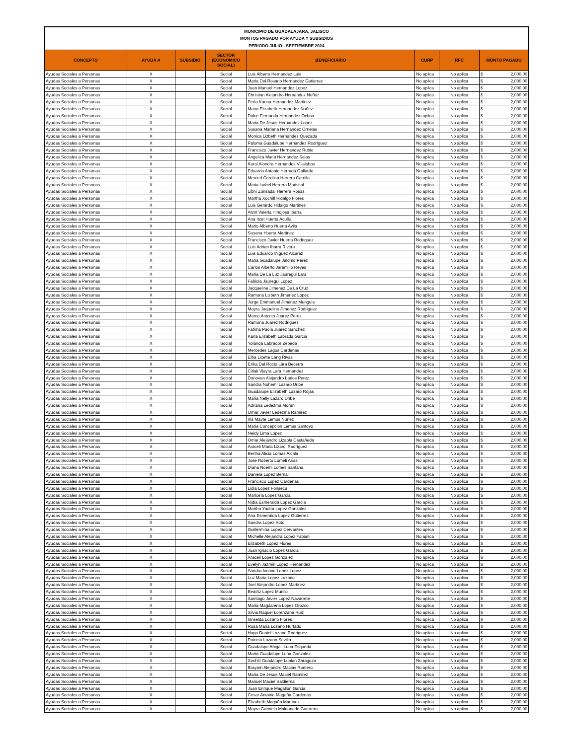MUNICIPIO DE GUADALAJARA, JALISCO
MONTOS PAGADO POR AYUDA Y SUBSIDIOS
PERIODO JULIO - SEPTIEMBRE 2024
| CONCEPTO | AYUDA A | SUBSIDIO | SECTOR (ECONOMICO SOCIAL) | BENEFICIARIO | CURP | RFC | MONTO PAGADO |
| --- | --- | --- | --- | --- | --- | --- | --- |
| Ayudas Sociales a Personas | X | | Social | Luis Alberto Hernandez Luis | No aplica | No aplica | $ 2,000.00 |
| Ayudas Sociales a Personas | X | | Social | Maria Del Rosario Hernandez Gutierrez | No aplica | No aplica | $ 2,000.00 |
| Ayudas Sociales a Personas | X | | Social | Juan Manuel Hernandez Lopez | No aplica | No aplica | $ 2,000.00 |
| Ayudas Sociales a Personas | X | | Social | Christian Alejandro Hernandez Nuñez | No aplica | No aplica | $ 2,000.00 |
| Ayudas Sociales a Personas | X | | Social | Perla Karina Hernandez Martinez | No aplica | No aplica | $ 2,000.00 |
| Ayudas Sociales a Personas | X | | Social | Maira Elizabeth Hernandez Nuñez | No aplica | No aplica | $ 2,000.00 |
| Ayudas Sociales a Personas | X | | Social | Dulce Fernanda Hernandez Ochoa | No aplica | No aplica | $ 2,000.00 |
| Ayudas Sociales a Personas | X | | Social | Maria De Jesus Hernandez Lopez | No aplica | No aplica | $ 2,000.00 |
| Ayudas Sociales a Personas | X | | Social | Susana Mariana Hernandez Ornelas | No aplica | No aplica | $ 2,000.00 |
| Ayudas Sociales a Personas | X | | Social | Monica Lizbeth Hernandez Quezada | No aplica | No aplica | $ 2,000.00 |
| Ayudas Sociales a Personas | X | | Social | Paloma Guadalupe Hernandez Rodriguez | No aplica | No aplica | $ 2,000.00 |
| Ayudas Sociales a Personas | X | | Social | Francisco Javier Hernandez Rubio | No aplica | No aplica | $ 2,000.00 |
| Ayudas Sociales a Personas | X | | Social | Angelica Maria Hernandez Salas | No aplica | No aplica | $ 2,000.00 |
| Ayudas Sociales a Personas | X | | Social | Karol Alondra Hernandez Villalobos | No aplica | No aplica | $ 2,000.00 |
| Ayudas Sociales a Personas | X | | Social | Eduardo Antonio Herrada Gallardo | No aplica | No aplica | $ 2,000.00 |
| Ayudas Sociales a Personas | X | | Social | Merced Carolina Herrera Carrillo | No aplica | No aplica | $ 2,000.00 |
| Ayudas Sociales a Personas | X | | Social | Maria Isabel Herrera Mariscal | No aplica | No aplica | $ 2,000.00 |
| Ayudas Sociales a Personas | X | | Social | Libni Zurisadai Herrera Rosas | No aplica | No aplica | $ 2,000.00 |
| Ayudas Sociales a Personas | X | | Social | Martha Xochitl Hidalgo Flores | No aplica | No aplica | $ 2,000.00 |
| Ayudas Sociales a Personas | X | | Social | Luis Gerardo Hidalgo Martinez | No aplica | No aplica | $ 2,000.00 |
| Ayudas Sociales a Personas | X | | Social | Atziri Valeria Hinojosa Ibarra | No aplica | No aplica | $ 2,000.00 |
| Ayudas Sociales a Personas | X | | Social | Ana Itzel Huerta Acuña | No aplica | No aplica | $ 2,000.00 |
| Ayudas Sociales a Personas | X | | Social | Mario Alberto Huerta Avila | No aplica | No aplica | $ 2,000.00 |
| Ayudas Sociales a Personas | X | | Social | Susana Huerta Martinez | No aplica | No aplica | $ 2,000.00 |
| Ayudas Sociales a Personas | X | | Social | Francisco Javier Huerta Rodriguez | No aplica | No aplica | $ 2,000.00 |
| Ayudas Sociales a Personas | X | | Social | Luis Adrian Ibarra Rivera | No aplica | No aplica | $ 2,000.00 |
| Ayudas Sociales a Personas | X | | Social | Luis Eduardo Iñiguez Alcaraz | No aplica | No aplica | $ 2,000.00 |
| Ayudas Sociales a Personas | X | | Social | Maria Guadalupe Jalomo Perez | No aplica | No aplica | $ 2,000.00 |
| Ayudas Sociales a Personas | X | | Social | Carlos Alberto Jaramillo Reyes | No aplica | No aplica | $ 2,000.00 |
| Ayudas Sociales a Personas | X | | Social | Maria De La Luz Jauregui Lara | No aplica | No aplica | $ 2,000.00 |
| Ayudas Sociales a Personas | X | | Social | Fabiola Jauregui Lopez | No aplica | No aplica | $ 2,000.00 |
| Ayudas Sociales a Personas | X | | Social | Jacqueline Jimenez De La Cruz | No aplica | No aplica | $ 2,000.00 |
| Ayudas Sociales a Personas | X | | Social | Ramona Lizbeth Jimenez Lopez | No aplica | No aplica | $ 2,000.00 |
| Ayudas Sociales a Personas | X | | Social | Jorge Emmanuel Jimenez Munguia | No aplica | No aplica | $ 2,000.00 |
| Ayudas Sociales a Personas | X | | Social | Mayra Jaqueline Jimenez Rodriguez | No aplica | No aplica | $ 2,000.00 |
| Ayudas Sociales a Personas | X | | Social | Marco Antonio Juarez Perez | No aplica | No aplica | $ 2,000.00 |
| Ayudas Sociales a Personas | X | | Social | Ramona Juarez Rodriguez | No aplica | No aplica | $ 2,000.00 |
| Ayudas Sociales a Personas | X | | Social | Fatima Paola Juarez Sanchez | No aplica | No aplica | $ 2,000.00 |
| Ayudas Sociales a Personas | X | | Social | Karla Elizabeth Labrada Garcia | No aplica | No aplica | $ 2,000.00 |
| Ayudas Sociales a Personas | X | | Social | Yolanda Labrador Zepeda | No aplica | No aplica | $ 2,000.00 |
| Ayudas Sociales a Personas | X | | Social | Mercedes Lagos Cardenas | No aplica | No aplica | $ 2,000.00 |
| Ayudas Sociales a Personas | X | | Social | Elba Lizette Lang Rivas | No aplica | No aplica | $ 2,000.00 |
| Ayudas Sociales a Personas | X | | Social | Erika Del Rocio Lara Becerra | No aplica | No aplica | $ 2,000.00 |
| Ayudas Sociales a Personas | X | | Social | Citlali Viayra Lara Hernandez | No aplica | No aplica | $ 2,000.00 |
| Ayudas Sociales a Personas | X | | Social | Donovan Alejandro Larios Perez | No aplica | No aplica | $ 2,000.00 |
| Ayudas Sociales a Personas | X | | Social | Sandra Nohemi Lazaro Uribe | No aplica | No aplica | $ 2,000.00 |
| Ayudas Sociales a Personas | X | | Social | Guadalupe Elizabeth Lazaro Rojas | No aplica | No aplica | $ 2,000.00 |
| Ayudas Sociales a Personas | X | | Social | Maria Nelly Lazaro Uribe | No aplica | No aplica | $ 2,000.00 |
| Ayudas Sociales a Personas | X | | Social | Adriana Ledezma Moran | No aplica | No aplica | $ 2,000.00 |
| Ayudas Sociales a Personas | X | | Social | Omar Javier Ledezma Ramirez | No aplica | No aplica | $ 2,000.00 |
| Ayudas Sociales a Personas | X | | Social | Iris Mayte Lemus Nuñez | No aplica | No aplica | $ 2,000.00 |
| Ayudas Sociales a Personas | X | | Social | Maria Concepcion Lemus Santoyo | No aplica | No aplica | $ 2,000.00 |
| Ayudas Sociales a Personas | X | | Social | Neidy Lima Lopez | No aplica | No aplica | $ 2,000.00 |
| Ayudas Sociales a Personas | X | | Social | Omar Alejandro Lizaola Castañeda | No aplica | No aplica | $ 2,000.00 |
| Ayudas Sociales a Personas | X | | Social | Araceli Maria Lizardi Rodriguez | No aplica | No aplica | $ 2,000.00 |
| Ayudas Sociales a Personas | X | | Social | Bertha Alicia Lomas Alcala | No aplica | No aplica | $ 2,000.00 |
| Ayudas Sociales a Personas | X | | Social | Jose Roberto Lomeli Arias | No aplica | No aplica | $ 2,000.00 |
| Ayudas Sociales a Personas | X | | Social | Diana Noemi Lomeli Santana | No aplica | No aplica | $ 2,000.00 |
| Ayudas Sociales a Personas | X | | Social | Daniela Lopez Bernal | No aplica | No aplica | $ 2,000.00 |
| Ayudas Sociales a Personas | X | | Social | Francisco Lopez Cardenas | No aplica | No aplica | $ 2,000.00 |
| Ayudas Sociales a Personas | X | | Social | Lidia Lopez Fonseca | No aplica | No aplica | $ 2,000.00 |
| Ayudas Sociales a Personas | X | | Social | Maricela Lopez Garcia | No aplica | No aplica | $ 2,000.00 |
| Ayudas Sociales a Personas | X | | Social | Nidia Esmeralda Lopez Garcia | No aplica | No aplica | $ 2,000.00 |
| Ayudas Sociales a Personas | X | | Social | Martha Yadira Lopez Gonzalez | No aplica | No aplica | $ 2,000.00 |
| Ayudas Sociales a Personas | X | | Social | Ana Esmeralda Lopez Gutierrez | No aplica | No aplica | $ 2,000.00 |
| Ayudas Sociales a Personas | X | | Social | Sandra Lopez Soto | No aplica | No aplica | $ 2,000.00 |
| Ayudas Sociales a Personas | X | | Social | Guillermina Lopez Cervantes | No aplica | No aplica | $ 2,000.00 |
| Ayudas Sociales a Personas | X | | Social | Michelle Alejandra Lopez Fabian | No aplica | No aplica | $ 2,000.00 |
| Ayudas Sociales a Personas | X | | Social | Elizabeth Lopez Flores | No aplica | No aplica | $ 2,000.00 |
| Ayudas Sociales a Personas | X | | Social | Juan Ignacio Lopez Garcia | No aplica | No aplica | $ 2,000.00 |
| Ayudas Sociales a Personas | X | | Social | Araceli Lopez Gonzalez | No aplica | No aplica | $ 2,000.00 |
| Ayudas Sociales a Personas | X | | Social | Evelyn Jazmin Lopez Hernandez | No aplica | No aplica | $ 2,000.00 |
| Ayudas Sociales a Personas | X | | Social | Sandra Ivonne Lopez Lopez | No aplica | No aplica | $ 2,000.00 |
| Ayudas Sociales a Personas | X | | Social | Luz Maria Lopez Lozano | No aplica | No aplica | $ 2,000.00 |
| Ayudas Sociales a Personas | X | | Social | Joel Alejandro Lopez Martinez | No aplica | No aplica | $ 2,000.00 |
| Ayudas Sociales a Personas | X | | Social | Beatriz Lopez Murillo | No aplica | No aplica | $ 2,000.00 |
| Ayudas Sociales a Personas | X | | Social | Santiago Javier Lopez Navarrete | No aplica | No aplica | $ 2,000.00 |
| Ayudas Sociales a Personas | X | | Social | Maria Magdalena Lopez Orozco | No aplica | No aplica | $ 2,000.00 |
| Ayudas Sociales a Personas | X | | Social | Silvia Raquel Lorenzana Ruiz | No aplica | No aplica | $ 2,000.00 |
| Ayudas Sociales a Personas | X | | Social | Griselda Lozano Flores | No aplica | No aplica | $ 2,000.00 |
| Ayudas Sociales a Personas | X | | Social | Rosa Maria Lozano Hurtado | No aplica | No aplica | $ 2,000.00 |
| Ayudas Sociales a Personas | X | | Social | Hugo Daniel Lozano Rodriguez | No aplica | No aplica | $ 2,000.00 |
| Ayudas Sociales a Personas | X | | Social | Patricia Lozano Sevilla | No aplica | No aplica | $ 2,000.00 |
| Ayudas Sociales a Personas | X | | Social | Guadalupe Abigail Luna Esqueda | No aplica | No aplica | $ 2,000.00 |
| Ayudas Sociales a Personas | X | | Social | Maria Guadalupe Luna Gonzalez | No aplica | No aplica | $ 2,000.00 |
| Ayudas Sociales a Personas | X | | Social | Xochitl Guadalupe Lupian Zaragoza | No aplica | No aplica | $ 2,000.00 |
| Ayudas Sociales a Personas | X | | Social | Brayam Alejandro Macias Romero | No aplica | No aplica | $ 2,000.00 |
| Ayudas Sociales a Personas | X | | Social | Maria De Jesus Maciel Ramirez | No aplica | No aplica | $ 2,000.00 |
| Ayudas Sociales a Personas | X | | Social | Manuel Maciel Saldierna | No aplica | No aplica | $ 2,000.00 |
| Ayudas Sociales a Personas | X | | Social | Juan Enrique Magallon Garcia | No aplica | No aplica | $ 2,000.00 |
| Ayudas Sociales a Personas | X | | Social | Cesar Antonio Magaña Cardenas | No aplica | No aplica | $ 2,000.00 |
| Ayudas Sociales a Personas | X | | Social | Elizabeth Magaña Martinez | No aplica | No aplica | $ 2,000.00 |
| Ayudas Sociales a Personas | X | | Social | Mayra Gabriela Maldonado Guerrero | No aplica | No aplica | $ 2,000.00 |